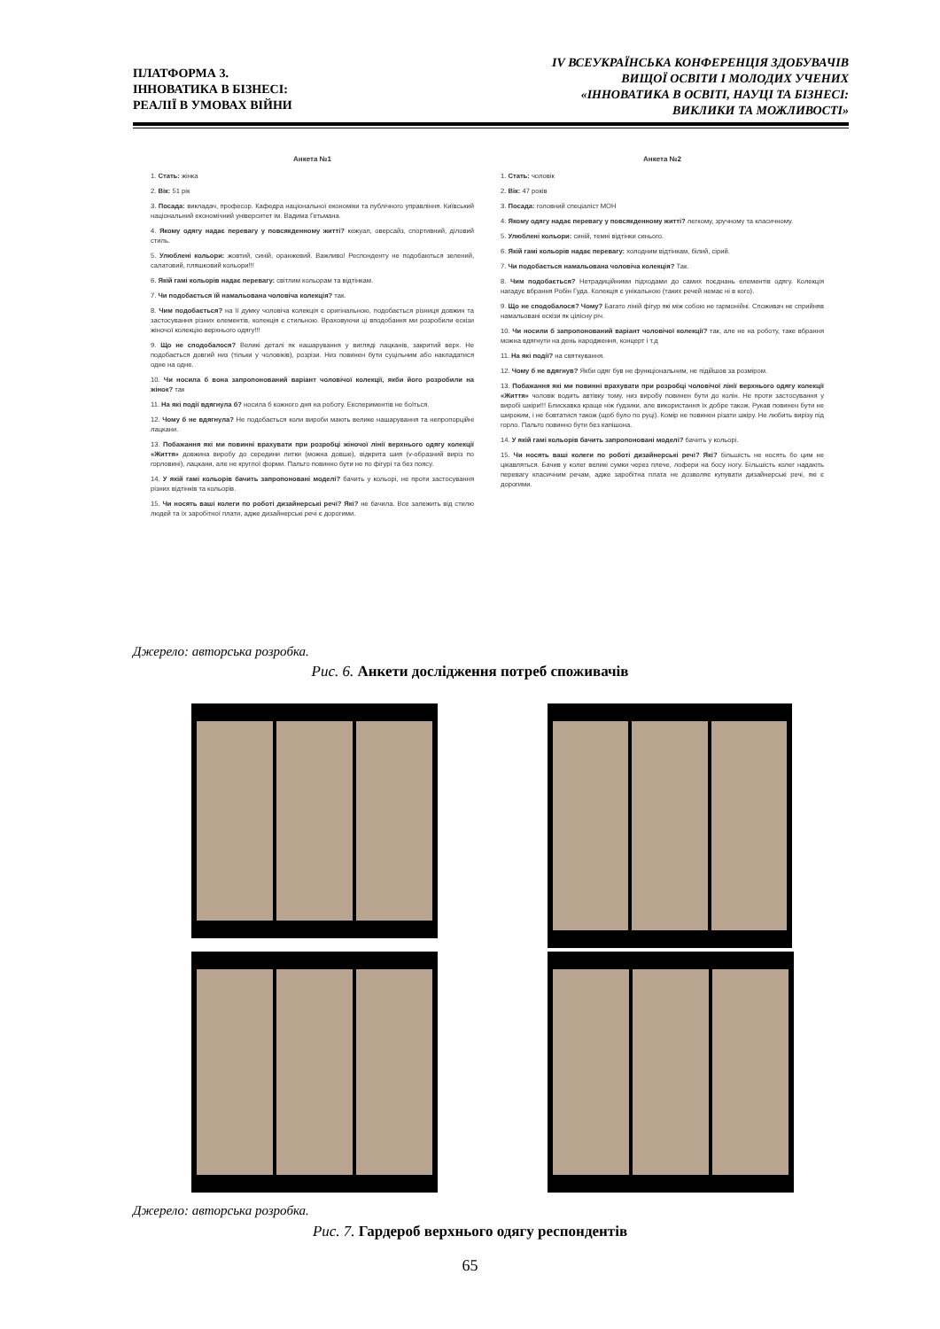ПЛАТФОРМА 3.
ІННОВАТИКА В БІЗНЕСІ:
РЕАЛІЇ В УМОВАХ ВІЙНИ
IV ВСЕУКРАЇНСЬКА КОНФЕРЕНЦІЯ ЗДОБУВАЧІВ
ВИЩОЇ ОСВІТИ І МОЛОДИХ УЧЕНИХ
«ІННОВАТИКА В ОСВІТІ, НАУЦІ ТА БІЗНЕСІ:
ВИКЛИКИ ТА МОЖЛИВОСТІ»
Анкета №1
1. Стать: жінка
2. Вік: 51 рік
3. Посада: викладач, професор. Кафедра національної економіки та публічного управління. Київський національний економічний університет ім. Вадима Гетьмана.
4. Якому одягу надає перевагу у повсякденному житті? кежуал, оверсайз, спортивний, діловий стиль.
5. Улюблені кольори: жовтий, синій, оранжевий. Важливо! Респонденту не подобаються зелений, салатовий, пляшковий кольори!!!
6. Якій гамі кольорів надає перевагу: світлим кольорам та відтінкам.
7. Чи подобається їй намальована чоловіча колекція? так.
8. Чим подобається? на її думку чоловіча колекція є оригінальною, подобається різниця довжин та застосування різних елементів, колекція є стильною. Враховуючи ці вподобання ми розробили ескізи жіночої колекцію верхнього одягу!!!
9. Що не сподобалося? Великі деталі як нашарування у вигляді лацканів, закритий верх. Не подобається довгий низ (тільки у чоловіків), розрізи. Низ повинен бути суцільним або накладатися одне на одне.
10. Чи носила б вона запропонований варіант чоловічої колекції, якби його розробили на жінок? так
11. На які події вдягнула б? носила б кожного дня на роботу. Експериментів не боїться.
12. Чому б не вдягнула? Не подобається коли вироби мають велике нашарування та непропорційні лацкани.
13. Побажання які ми повинні врахувати при розробці жіночої лінії верхнього одягу колекції «Життя» довжина виробу до середини литки (можна довше), відкрита шия (v-образний виріз по горловині), лацкани, але не круглої форми. Пальто повинно бути не по фігурі та без поясу.
14. У якій гамі кольорів бачить запропоновані моделі? бачить у кольорі, не проти застосування різних відтінків та кольорів.
15. Чи носять ваші колеги по роботі дизайнерські речі? Які? не бачила. Все залежить від стилю людей та їх заробітної плати, адже дизайнерські речі є дорогими.
Анкета №2
1. Стать: чоловік
2. Вік: 47 років
3. Посада: головний спеціаліст МОН
4. Якому одягу надає перевагу у повсякденному житті? легкому, зручному та класичному.
5. Улюблені кольори: синій, темні відтінки синього.
6. Якій гамі кольорів надає перевагу: холодним відтінкам, білий, сірий.
7. Чи подобається намальована чоловіча колекція? Так.
8. Чим подобається? Нетрадиційними підходами до самих поєднань елементів одягу. Колекція нагадує вбрання Робін Гуда. Колекція є унікальною (таких речей немає ні в кого).
9. Що не сподобалося? Чому? Багато ліній фігур які між собою не гармонійні. Споживач не сприйняв намальовані ескізи як цілісну річ.
10. Чи носили б запропонований варіант чоловічої колекції? так, але не на роботу, таке вбрання можна вдягнути на день народження, концерт і т.д
11. На які події? на святкування.
12. Чому б не вдягнув? Якби одяг був не функціональним, не підійшов за розміром.
13. Побажання які ми повинні врахувати при розробці чоловічої лінії верхнього одягу колекції «Життя» чоловік водить автівку тому, низ виробу повинен бути до колін. Не проти застосування у виробі шкіри!!! Блискавка краще ніж ґудзики, але використання їх добре також. Рукав повинен бути не широким, і не бовтатися також (щоб було по руці). Комір не повинен різати шкіру. Не любить вирізу під горло. Пальто повинно бути без капішона.
14. У якій гамі кольорів бачить запропоновані моделі? бачить у кольорі.
15. Чи носять ваші колеги по роботі дизайнерські речі? Які? більшість не носять бо цим не цікавляться. Бачив у колег великі сумки через плече, лофери на босу ногу. Більшість колег надають перевагу класичним речам, адже заробітна плата не дозволяє купувати дизайнерські речі, які є дорогими.
Джерело: авторська розробка.
Рис. 6. Анкети дослідження потреб споживачів
Джерело: авторська розробка.
Рис. 7. Гардероб верхнього одягу респондентів
65